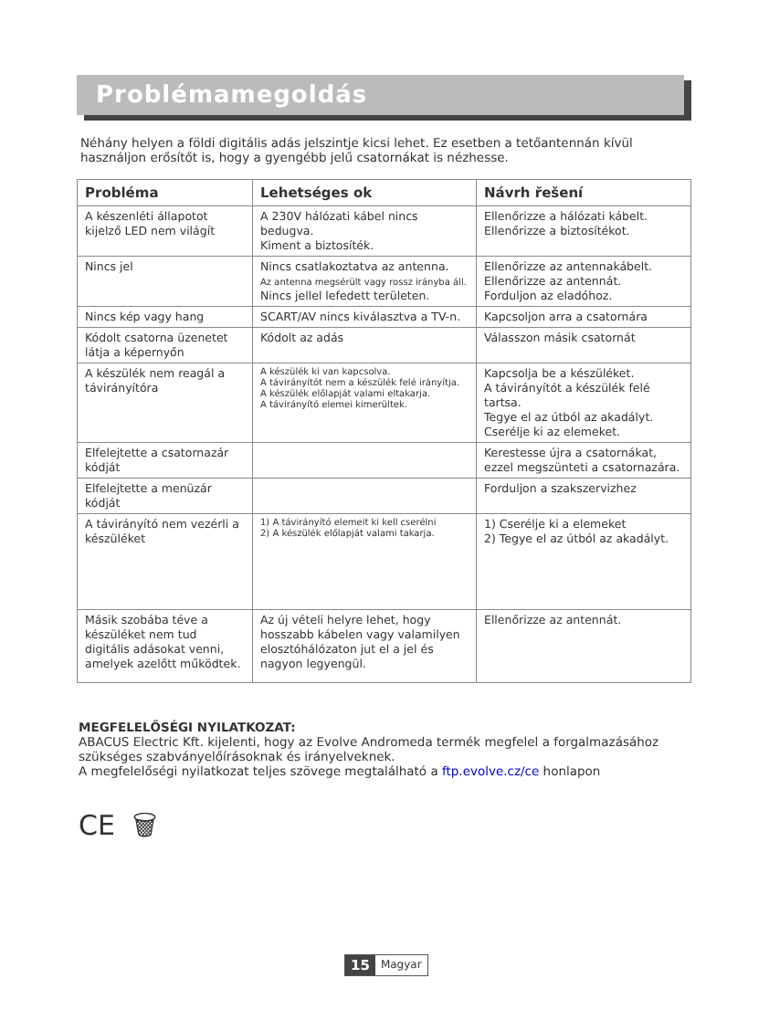Problémamegoldás
Néhány helyen a földi digitális adás jelszintje kicsi lehet. Ez esetben a tetőantennán kívül használjon erősítőt is, hogy a gyengébb jelű csatornákat is nézhesse.
| Probléma | Lehetséges ok | Návrh řešení |
| --- | --- | --- |
| A készenléti állapotot kijelző LED nem világít | A 230V hálózati kábel nincs bedugva. Kiment a biztosíték. | Ellenőrizze a hálózati kábelt. Ellenőrizze a biztosítékot. |
| Nincs jel | Nincs csatlakoztatva az antenna. Az antenna megsérült vagy rossz irányba áll. Nincs jellel lefedett területen. | Ellenőrizze az antennakábelt. Ellenőrizze az antennát. Forduljon az eladóhoz. |
| Nincs kép vagy hang | SCART/AV nincs kiválasztva a TV-n. | Kapcsoljon arra a csatornára |
| Kódolt csatorna üzenetet látja a képernyőn | Kódolt az adás | Válasszon másik csatornát |
| A készülék nem reagál a távirányítóra | A készülék ki van kapcsolva. A távirányítót nem a készülék felé irányítja. A készülék előlapját valami eltakarja. A távirányító elemei kimerültek. | Kapcsolja be a készüléket. A távirányítót a készülék felé tartsa. Tegye el az útból az akadályt. Cserélje ki az elemeket. |
| Elfelejtette a csatornazár kódját | | Kerestesse újra a csatornákat, ezzel megszünteti a csatornazára. |
| Elfelejtette a menüzár kódját | | Forduljon a szakszervizhez |
| A távirányító nem vezérli a készüléket | 1) A távirányító elemeit ki kell cserélni 2) A készülék előlapját valami takarja. | 1) Cserélje ki a elemeket 2) Tegye el az útból az akadályt. |
| Másik szobába téve a készüléket nem tud digitális adásokat venni, amelyek azelőtt működtek. | Az új vételi helyre lehet, hogy hosszabb kábelen vagy valamilyen elosztóhálózaton jut el a jel és nagyon legyengül. | Ellenőrizze az antennát. |
MEGFELELŐSÉGI NYILATKOZAT:
ABACUS Electric Kft. kijelenti, hogy az Evolve Andromeda termék megfelel a forgalmazásához szükséges szabványelőírásoknak és irányelveknek.
A megfelelőségi nyilatkozat teljes szövege megtalálható a ftp.evolve.cz/ce honlapon
CE 🗑
15 Magyar